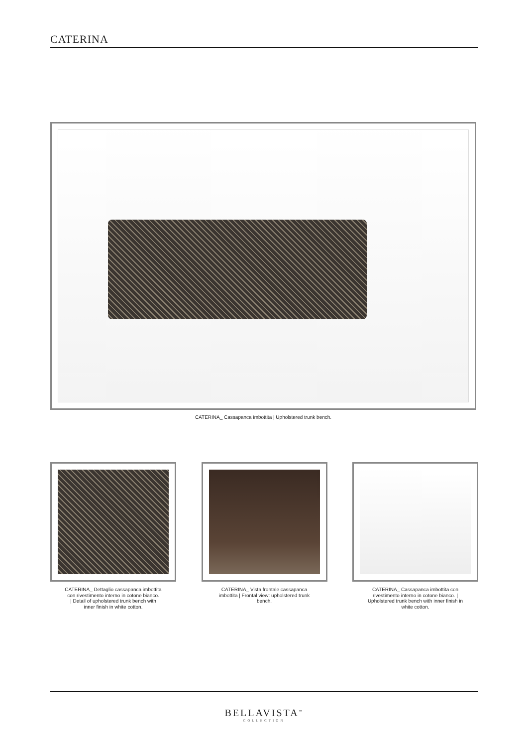CATERINA
CATERINA_ Cassapanca imbottita | Upholstered trunk bench.
CATERINA_ Dettaglio cassapanca imbottita
con rivestimento interno in cotone bianco.
| Detail of upholstered trunk bench with
inner finish in white cotton.
CATERINA_ Vista frontale cassapanca
imbottita | Frontal view: upholstered trunk
bench.
CATERINA_ Cassapanca imbottita con
rivestimento interno in cotone bianco. |
Upholstered trunk bench with inner finish in
white cotton.
BELLAVISTA<sup>™</sup>
COLLECTION